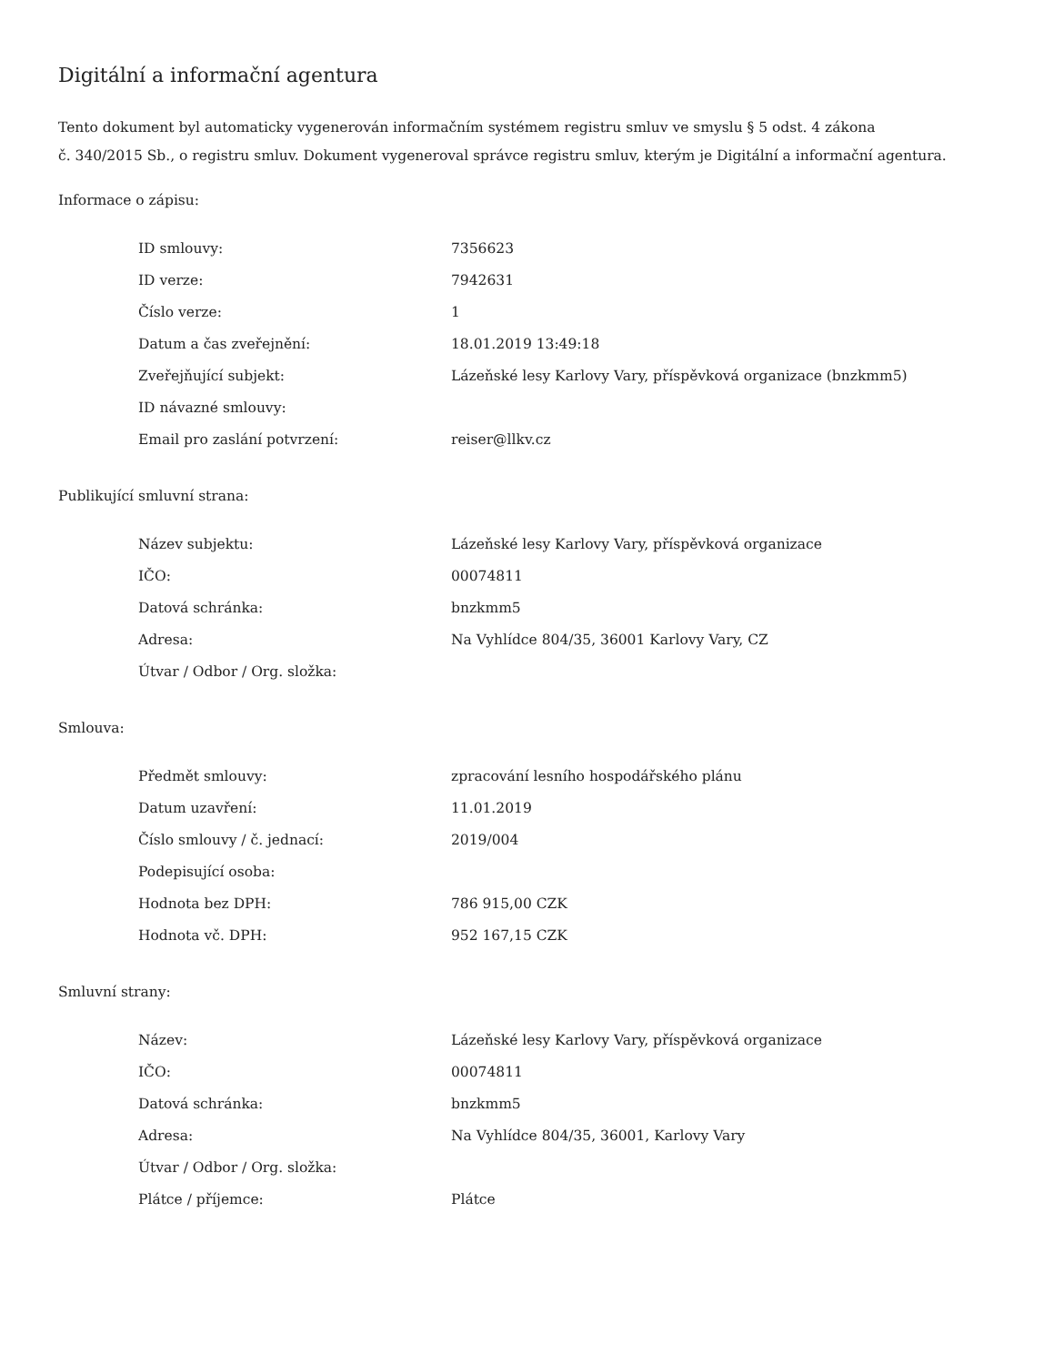Digitální a informační agentura
Tento dokument byl automaticky vygenerován informačním systémem registru smluv ve smyslu § 5 odst. 4 zákona
č. 340/2015 Sb., o registru smluv. Dokument vygeneroval správce registru smluv, kterým je Digitální a informační agentura.
Informace o zápisu:
| ID smlouvy: | 7356623 |
| ID verze: | 7942631 |
| Číslo verze: | 1 |
| Datum a čas zveřejnění: | 18.01.2019 13:49:18 |
| Zveřejňující subjekt: | Lázeňské lesy Karlovy Vary, příspěvková organizace (bnzkmm5) |
| ID návazné smlouvy: | |
| Email pro zaslání potvrzení: | reiser@llkv.cz |
Publikující smluvní strana:
| Název subjektu: | Lázeňské lesy Karlovy Vary, příspěvková organizace |
| IČO: | 00074811 |
| Datová schránka: | bnzkmm5 |
| Adresa: | Na Vyhlídce 804/35, 36001 Karlovy Vary, CZ |
| Útvar / Odbor / Org. složka: | |
Smlouva:
| Předmět smlouvy: | zpracování lesního hospodářského plánu |
| Datum uzavření: | 11.01.2019 |
| Číslo smlouvy / č. jednací: | 2019/004 |
| Podepisující osoba: | |
| Hodnota bez DPH: | 786 915,00 CZK |
| Hodnota vč. DPH: | 952 167,15 CZK |
Smluvní strany:
| Název: | Lázeňské lesy Karlovy Vary, příspěvková organizace |
| IČO: | 00074811 |
| Datová schránka: | bnzkmm5 |
| Adresa: | Na Vyhlídce 804/35, 36001, Karlovy Vary |
| Útvar / Odbor / Org. složka: | |
| Plátce / příjemce: | Plátce |